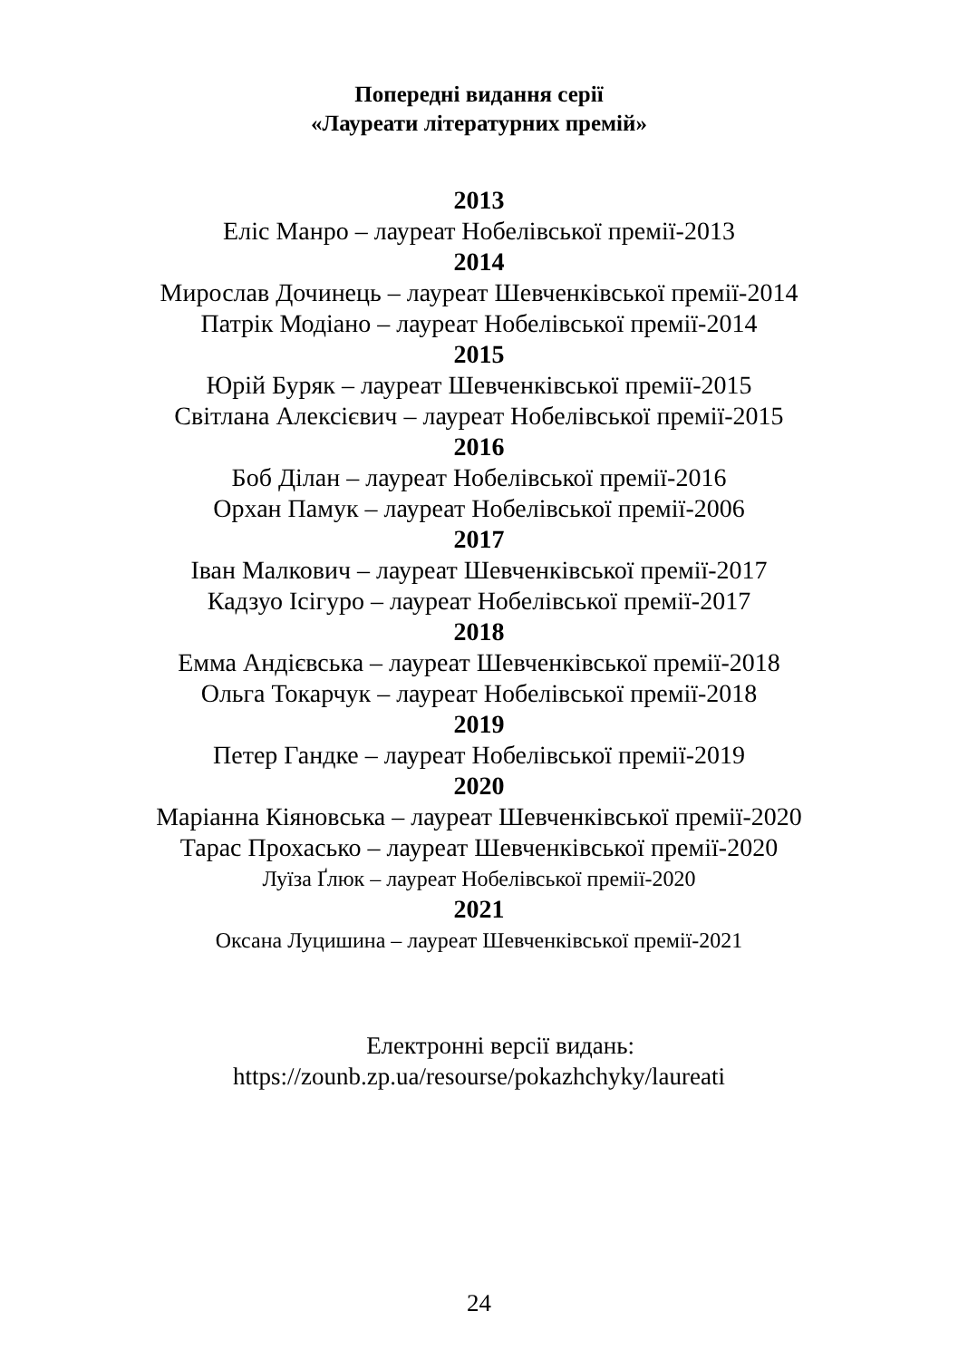Попередні видання серії
«Лауреати літературних премій»
2013
Еліс Манро – лауреат Нобелівської премії-2013
2014
Мирослав Дочинець – лауреат Шевченківської премії-2014
Патрік Модіано – лауреат Нобелівської премії-2014
2015
Юрій Буряк – лауреат Шевченківської премії-2015
Світлана Алексієвич – лауреат Нобелівської премії-2015
2016
Боб Ділан – лауреат Нобелівської премії-2016
Орхан Памук – лауреат Нобелівської премії-2006
2017
Іван Малкович – лауреат Шевченківської премії-2017
Кадзуо Ісігуро – лауреат Нобелівської премії-2017
2018
Емма Андієвська – лауреат Шевченківської премії-2018
Ольга Токарчук – лауреат Нобелівської премії-2018
2019
Петер Гандке – лауреат Нобелівської премії-2019
2020
Маріанна Кіяновська – лауреат Шевченківської премії-2020
Тарас Прохасько – лауреат Шевченківської премії-2020
Луїза Ґлюк – лауреат Нобелівської премії-2020
2021
Оксана Луцишина – лауреат Шевченківської премії-2021
Електронні версії видань:
https://zounb.zp.ua/resourse/pokazhchyky/laureati
24